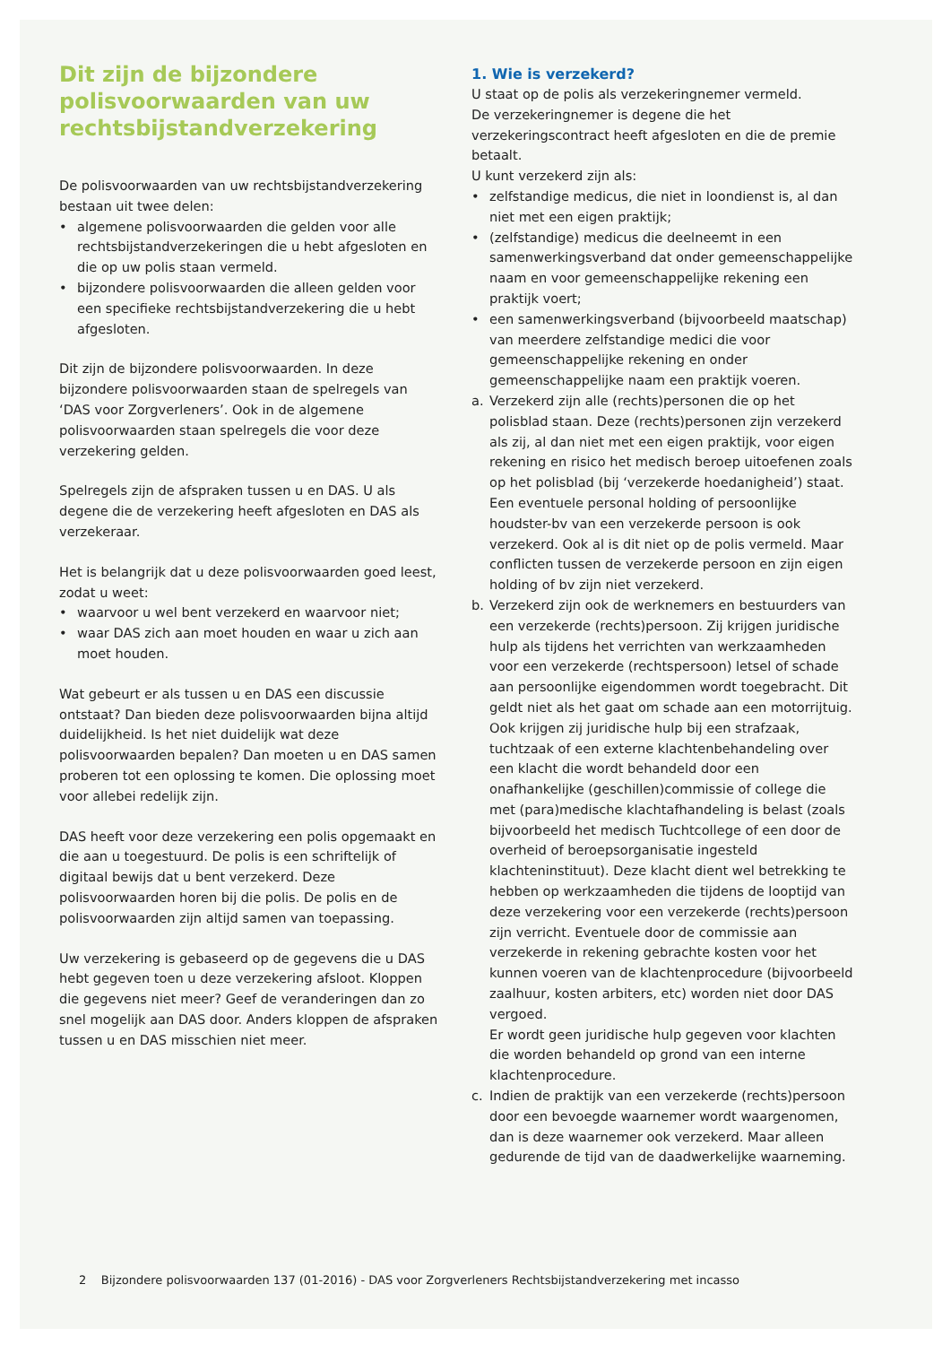Dit zijn de bijzondere polisvoorwaarden van uw rechtsbijstandverzekering
De polisvoorwaarden van uw rechtsbijstandverzekering bestaan uit twee delen:
• algemene polisvoorwaarden die gelden voor alle rechtsbijstandverzekeringen die u hebt afgesloten en die op uw polis staan vermeld.
• bijzondere polisvoorwaarden die alleen gelden voor een specifieke rechtsbijstandverzekering die u hebt afgesloten.
Dit zijn de bijzondere polisvoorwaarden. In deze bijzondere polisvoorwaarden staan de spelregels van ‘DAS voor Zorgverleners’. Ook in de algemene polisvoorwaarden staan spelregels die voor deze verzekering gelden.
Spelregels zijn de afspraken tussen u en DAS. U als degene die de verzekering heeft afgesloten en DAS als verzekeraar.
Het is belangrijk dat u deze polisvoorwaarden goed leest, zodat u weet:
• waarvoor u wel bent verzekerd en waarvoor niet;
• waar DAS zich aan moet houden en waar u zich aan moet houden.
Wat gebeurt er als tussen u en DAS een discussie ontstaat? Dan bieden deze polisvoorwaarden bijna altijd duidelijkheid. Is het niet duidelijk wat deze polisvoorwaarden bepalen? Dan moeten u en DAS samen proberen tot een oplossing te komen. Die oplossing moet voor allebei redelijk zijn.
DAS heeft voor deze verzekering een polis opgemaakt en die aan u toegestuurd. De polis is een schriftelijk of digitaal bewijs dat u bent verzekerd. Deze polisvoorwaarden horen bij die polis. De polis en de polisvoorwaarden zijn altijd samen van toepassing.
Uw verzekering is gebaseerd op de gegevens die u DAS hebt gegeven toen u deze verzekering afsloot. Kloppen die gegevens niet meer? Geef de veranderingen dan zo snel mogelijk aan DAS door. Anders kloppen de afspraken tussen u en DAS misschien niet meer.
1. Wie is verzekerd?
U staat op de polis als verzekeringnemer vermeld.
De verzekeringnemer is degene die het verzekeringscontract heeft afgesloten en die de premie betaalt.
U kunt verzekerd zijn als:
• zelfstandige medicus, die niet in loondienst is, al dan niet met een eigen praktijk;
• (zelfstandige) medicus die deelneemt in een samenwerkingsverband dat onder gemeenschappelijke naam en voor gemeenschappelijke rekening een praktijk voert;
• een samenwerkingsverband (bijvoorbeeld maatschap) van meerdere zelfstandige medici die voor gemeenschappelijke rekening en onder gemeenschappelijke naam een praktijk voeren.
a. Verzekerd zijn alle (rechts)personen die op het polisblad staan. Deze (rechts)personen zijn verzekerd als zij, al dan niet met een eigen praktijk, voor eigen rekening en risico het medisch beroep uitoefenen zoals op het polisblad (bij ‘verzekerde hoedanigheid’) staat. Een eventuele personal holding of persoonlijke houdster-bv van een verzekerde persoon is ook verzekerd. Ook al is dit niet op de polis vermeld. Maar conflicten tussen de verzekerde persoon en zijn eigen holding of bv zijn niet verzekerd.
b. Verzekerd zijn ook de werknemers en bestuurders van een verzekerde (rechts)persoon. Zij krijgen juridische hulp als tijdens het verrichten van werkzaamheden voor een verzekerde (rechtspersoon) letsel of schade aan persoonlijke eigendommen wordt toegebracht. Dit geldt niet als het gaat om schade aan een motorrijtuig.
Ook krijgen zij juridische hulp bij een strafzaak, tuchtzaak of een externe klachtenbehandeling over een klacht die wordt behandeld door een onafhankelijke (geschillen)commissie of college die met (para)medische klachtafhandeling is belast (zoals bijvoorbeeld het medisch Tuchtcollege of een door de overheid of beroepsorganisatie ingesteld klachteninstituut). Deze klacht dient wel betrekking te hebben op werkzaamheden die tijdens de looptijd van deze verzekering voor een verzekerde (rechts)persoon zijn verricht. Eventuele door de commissie aan verzekerde in rekening gebrachte kosten voor het kunnen voeren van de klachtenprocedure (bijvoorbeeld zaalhuur, kosten arbiters, etc) worden niet door DAS vergoed.
Er wordt geen juridische hulp gegeven voor klachten die worden behandeld op grond van een interne klachtenprocedure.
c. Indien de praktijk van een verzekerde (rechts)persoon door een bevoegde waarnemer wordt waargenomen, dan is deze waarnemer ook verzekerd. Maar alleen gedurende de tijd van de daadwerkelijke waarneming.
2 Bijzondere polisvoorwaarden 137 (01-2016) - DAS voor Zorgverleners Rechtsbijstandverzekering met incasso